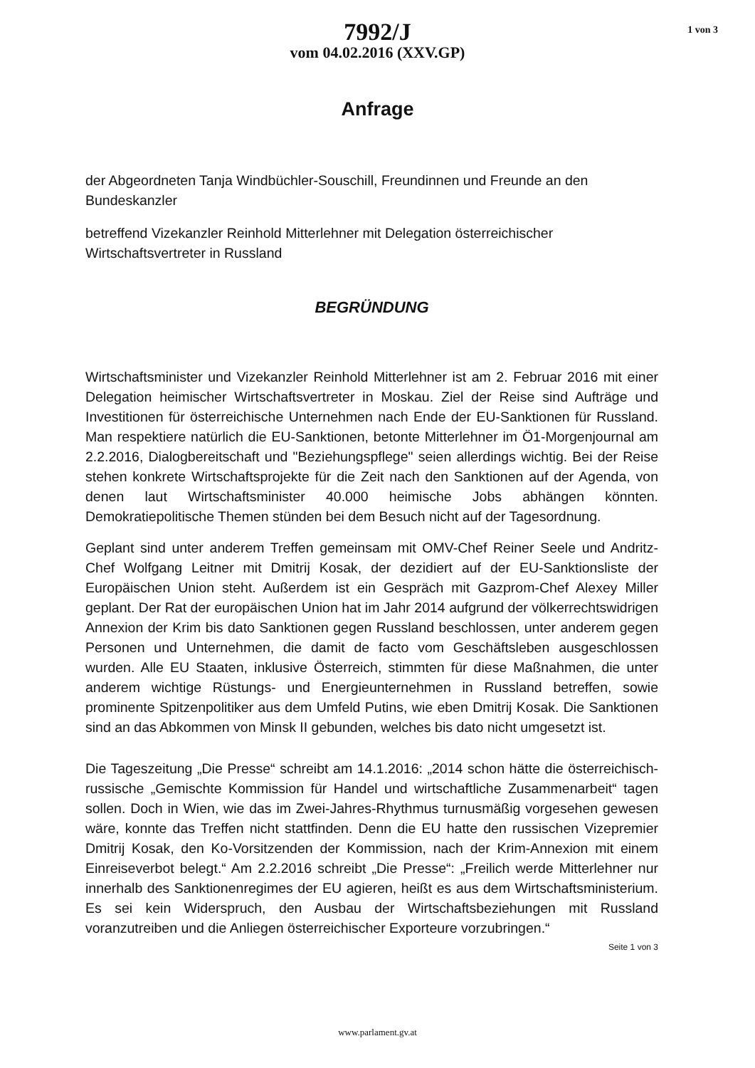7992/J
vom 04.02.2016 (XXV.GP)
1 von 3
Anfrage
der Abgeordneten Tanja Windbüchler-Souschill, Freundinnen und Freunde an den Bundeskanzler
betreffend Vizekanzler Reinhold Mitterlehner mit Delegation österreichischer Wirtschaftsvertreter in Russland
BEGRÜNDUNG
Wirtschaftsminister und Vizekanzler Reinhold Mitterlehner ist am 2. Februar 2016 mit einer Delegation heimischer Wirtschaftsvertreter in Moskau. Ziel der Reise sind Aufträge und Investitionen für österreichische Unternehmen nach Ende der EU-Sanktionen für Russland. Man respektiere natürlich die EU-Sanktionen, betonte Mitterlehner im Ö1-Morgenjournal am 2.2.2016, Dialogbereitschaft und "Beziehungspflege" seien allerdings wichtig. Bei der Reise stehen konkrete Wirtschaftsprojekte für die Zeit nach den Sanktionen auf der Agenda, von denen laut Wirtschaftsminister 40.000 heimische Jobs abhängen könnten. Demokratiepolitische Themen stünden bei dem Besuch nicht auf der Tagesordnung.
Geplant sind unter anderem Treffen gemeinsam mit OMV-Chef Reiner Seele und Andritz-Chef Wolfgang Leitner mit Dmitrij Kosak, der dezidiert auf der EU-Sanktionsliste der Europäischen Union steht. Außerdem ist ein Gespräch mit Gazprom-Chef Alexey Miller geplant. Der Rat der europäischen Union hat im Jahr 2014 aufgrund der völkerrechtswidrigen Annexion der Krim bis dato Sanktionen gegen Russland beschlossen, unter anderem gegen Personen und Unternehmen, die damit de facto vom Geschäftsleben ausgeschlossen wurden. Alle EU Staaten, inklusive Österreich, stimmten für diese Maßnahmen, die unter anderem wichtige Rüstungs- und Energieunternehmen in Russland betreffen, sowie prominente Spitzenpolitiker aus dem Umfeld Putins, wie eben Dmitrij Kosak. Die Sanktionen sind an das Abkommen von Minsk II gebunden, welches bis dato nicht umgesetzt ist.
Die Tageszeitung „Die Presse“ schreibt am 14.1.2016: „2014 schon hätte die österreichisch-russische „Gemischte Kommission für Handel und wirtschaftliche Zusammenarbeit“ tagen sollen. Doch in Wien, wie das im Zwei-Jahres-Rhythmus turnusmäßig vorgesehen gewesen wäre, konnte das Treffen nicht stattfinden. Denn die EU hatte den russischen Vizepremier Dmitrij Kosak, den Ko-Vorsitzenden der Kommission, nach der Krim-Annexion mit einem Einreiseverbot belegt.“ Am 2.2.2016 schreibt „Die Presse“: „Freilich werde Mitterlehner nur innerhalb des Sanktionenregimes der EU agieren, heißt es aus dem Wirtschaftsministerium. Es sei kein Widerspruch, den Ausbau der Wirtschaftsbeziehungen mit Russland voranzutreiben und die Anliegen österreichischer Exporteure vorzubringen.“
Seite 1 von 3
www.parlament.gv.at